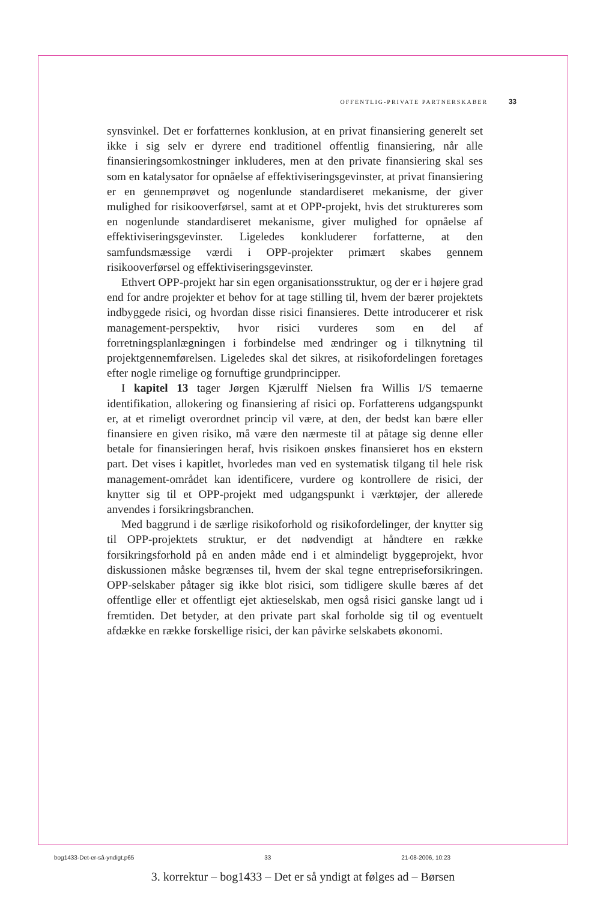OFFENTLIG-PRIVATE PARTNERSKABER 33
synsvinkel. Det er forfatternes konklusion, at en privat finansiering generelt set ikke i sig selv er dyrere end traditionel offentlig finansiering, når alle finansieringsomkostninger inkluderes, men at den private finansiering skal ses som en katalysator for opnåelse af effektiviseringsgevinster, at privat finansiering er en gennemprøvet og nogenlunde standardiseret mekanisme, der giver mulighed for risikooverførsel, samt at et OPP-projekt, hvis det struktureres som en nogenlunde standardiseret mekanisme, giver mulighed for opnåelse af effektiviseringsgevinster. Ligeledes konkluderer forfatterne, at den samfundsmæssige værdi i OPP-projekter primært skabes gennem risikooverførsel og effektiviseringsgevinster.
Ethvert OPP-projekt har sin egen organisationsstruktur, og der er i højere grad end for andre projekter et behov for at tage stilling til, hvem der bærer projektets indbyggede risici, og hvordan disse risici finansieres. Dette introducerer et risk management-perspektiv, hvor risici vurderes som en del af forretningsplanlægningen i forbindelse med ændringer og i tilknytning til projektgennemførelsen. Ligeledes skal det sikres, at risikofordelingen foretages efter nogle rimelige og fornuftige grundprincipper.
I kapitel 13 tager Jørgen Kjærulff Nielsen fra Willis I/S temaerne identifikation, allokering og finansiering af risici op. Forfatterens udgangspunkt er, at et rimeligt overordnet princip vil være, at den, der bedst kan bære eller finansiere en given risiko, må være den nærmeste til at påtage sig denne eller betale for finansieringen heraf, hvis risikoen ønskes finansieret hos en ekstern part. Det vises i kapitlet, hvorledes man ved en systematisk tilgang til hele risk management-området kan identificere, vurdere og kontrollere de risici, der knytter sig til et OPP-projekt med udgangspunkt i værktøjer, der allerede anvendes i forsikringsbranchen.
Med baggrund i de særlige risikoforhold og risikofordelinger, der knytter sig til OPP-projektets struktur, er det nødvendigt at håndtere en række forsikringsforhold på en anden måde end i et almindeligt byggeprojekt, hvor diskussionen måske begrænses til, hvem der skal tegne entrepriseforsikringen. OPP-selskaber påtager sig ikke blot risici, som tidligere skulle bæres af det offentlige eller et offentligt ejet aktieselskab, men også risici ganske langt ud i fremtiden. Det betyder, at den private part skal forholde sig til og eventuelt afdække en række forskellige risici, der kan påvirke selskabets økonomi.
bog1433-Det-er-så-yndigt.p65 33 21-08-2006, 10:23
3. korrektur – bog1433 – Det er så yndigt at følges ad – Børsen